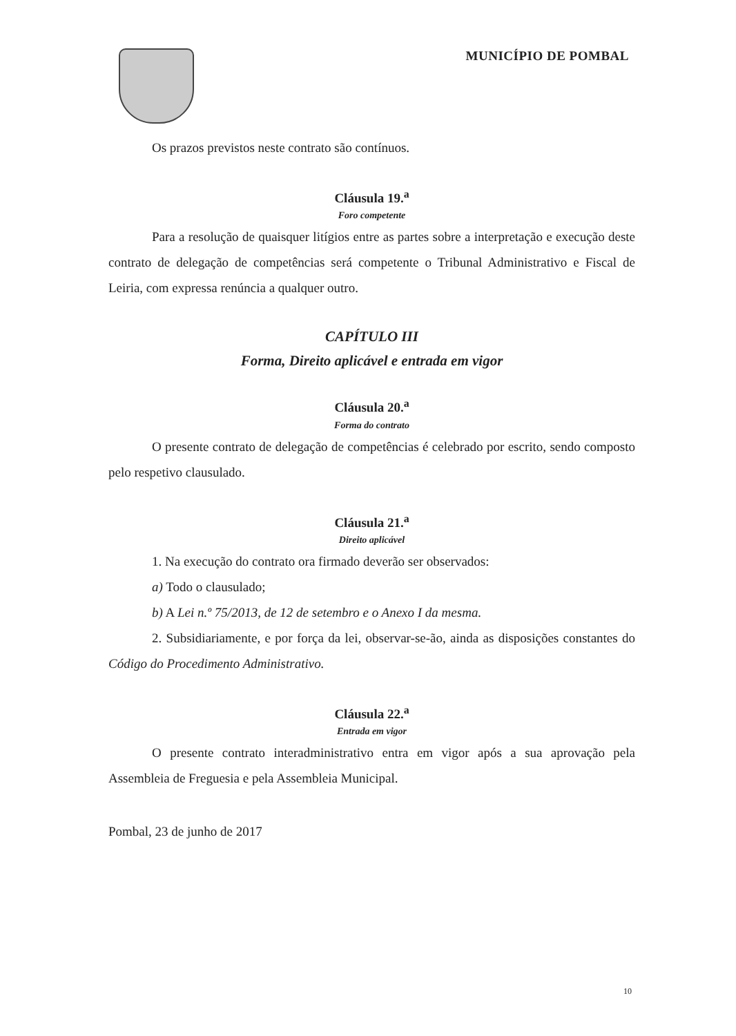MUNICÍPIO DE POMBAL
Os prazos previstos neste contrato são contínuos.
Cláusula 19.<sup>a</sup>
Foro competente
Para a resolução de quaisquer litígios entre as partes sobre a interpretação e execução deste contrato de delegação de competências será competente o Tribunal Administrativo e Fiscal de Leiria, com expressa renúncia a qualquer outro.
CAPÍTULO III
Forma, Direito aplicável e entrada em vigor
Cláusula 20.<sup>a</sup>
Forma do contrato
O presente contrato de delegação de competências é celebrado por escrito, sendo composto pelo respetivo clausulado.
Cláusula 21.<sup>a</sup>
Direito aplicável
1. Na execução do contrato ora firmado deverão ser observados:
a) Todo o clausulado;
b) A Lei n.º 75/2013, de 12 de setembro e o Anexo I da mesma.
2. Subsidiariamente, e por força da lei, observar-se-ão, ainda as disposições constantes do Código do Procedimento Administrativo.
Cláusula 22.<sup>a</sup>
Entrada em vigor
O presente contrato interadministrativo entra em vigor após a sua aprovação pela Assembleia de Freguesia e pela Assembleia Municipal.
Pombal, 23 de junho de 2017
10